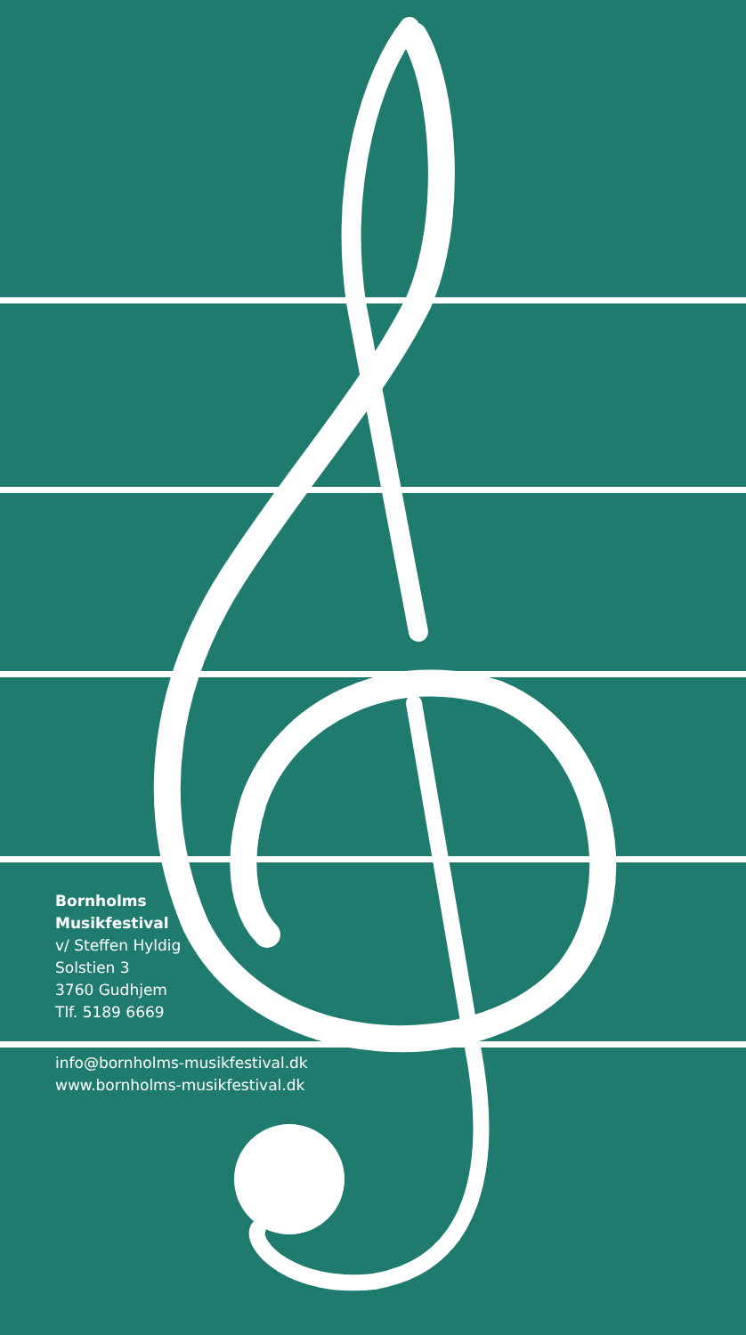Bornholms
Musikfestival
v/ Steffen Hyldig
Solstien 3
3760 Gudhjem
Tlf. 5189 6669
info@bornholms-musikfestival.dk
www.bornholms-musikfestival.dk